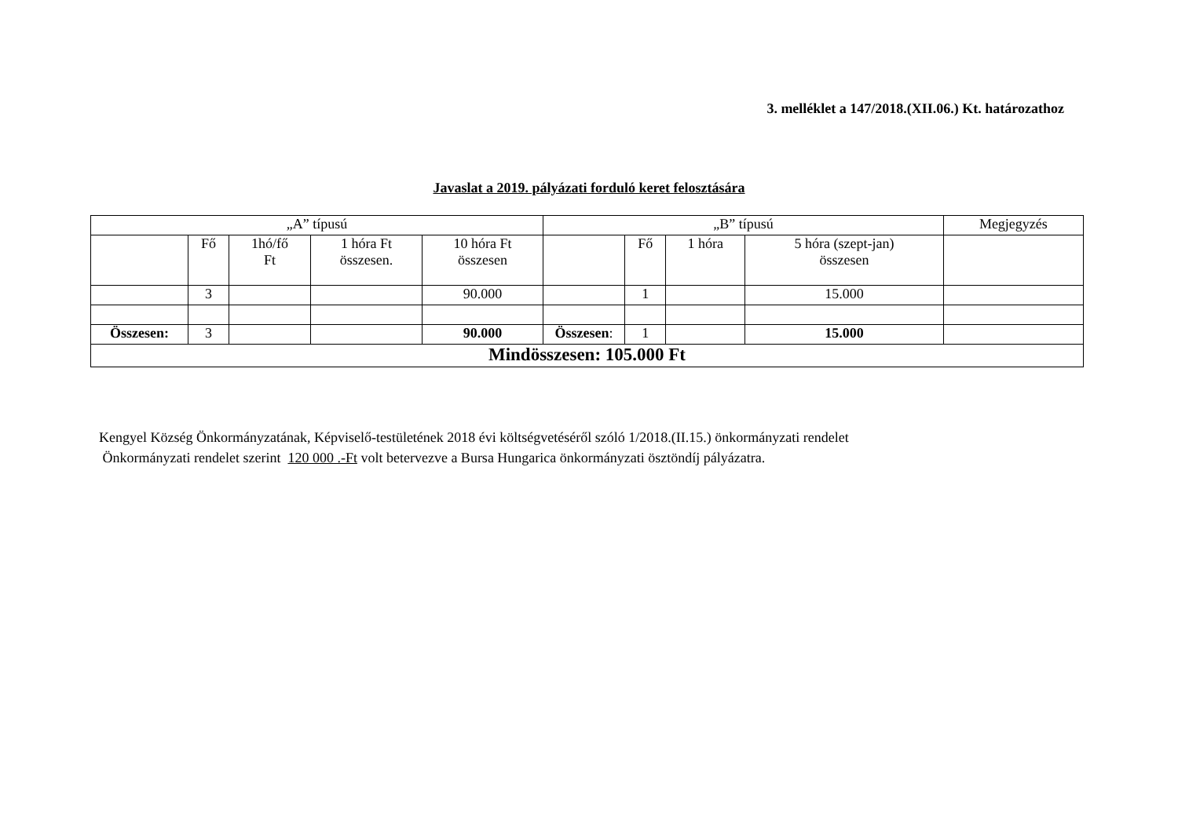3. melléklet a 147/2018.(XII.06.) Kt. határozathoz
Javaslat a 2019. pályázati forduló keret felosztására
| „A” típusú | | | | | „B” típusú | | | | Megjegyzés |
| | Fő | 1hó/fő Ft | 1 hóra Ft összesen. | 10 hóra Ft összesen | | Fő | 1 hóra | 5 hóra (szept-jan) összesen | |
| | 3 | | | 90.000 | | 1 | | 15.000 | |
| Összesen: | 3 | | | 90.000 | Összesen : | 1 | | 15.000 | |
| Mindösszesen: 105.000 Ft | | | | | | | | | |
Kengyel Község Önkormányzatának, Képviselő-testületének 2018 évi költségvetéséről szóló 1/2018.(II.15.) önkormányzati rendelet
Önkormányzati rendelet szerint 120 000 .-Ft volt betervezve a Bursa Hungarica önkormányzati ösztöndíj pályázatra.